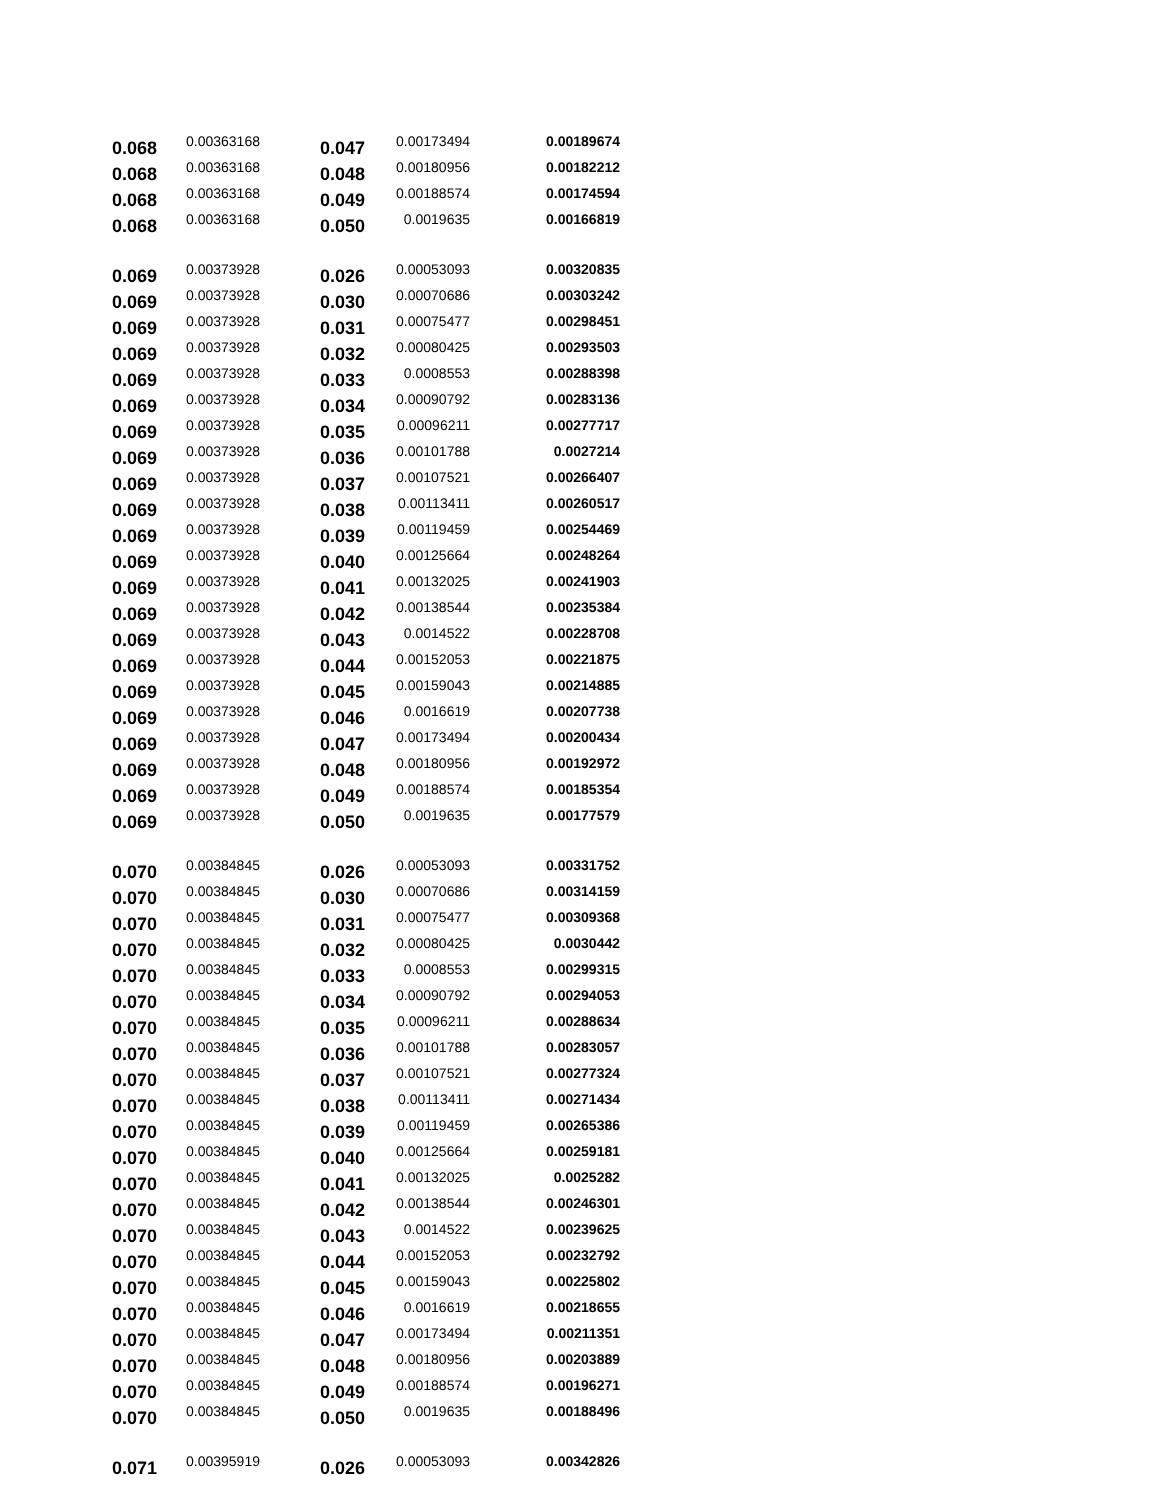| 0.068 | 0.00363168 | 0.047 | 0.00173494 | 0.00189674 |
| 0.068 | 0.00363168 | 0.048 | 0.00180956 | 0.00182212 |
| 0.068 | 0.00363168 | 0.049 | 0.00188574 | 0.00174594 |
| 0.068 | 0.00363168 | 0.050 | 0.0019635 | 0.00166819 |
| 0.069 | 0.00373928 | 0.026 | 0.00053093 | 0.00320835 |
| 0.069 | 0.00373928 | 0.030 | 0.00070686 | 0.00303242 |
| 0.069 | 0.00373928 | 0.031 | 0.00075477 | 0.00298451 |
| 0.069 | 0.00373928 | 0.032 | 0.00080425 | 0.00293503 |
| 0.069 | 0.00373928 | 0.033 | 0.0008553 | 0.00288398 |
| 0.069 | 0.00373928 | 0.034 | 0.00090792 | 0.00283136 |
| 0.069 | 0.00373928 | 0.035 | 0.00096211 | 0.00277717 |
| 0.069 | 0.00373928 | 0.036 | 0.00101788 | 0.0027214 |
| 0.069 | 0.00373928 | 0.037 | 0.00107521 | 0.00266407 |
| 0.069 | 0.00373928 | 0.038 | 0.00113411 | 0.00260517 |
| 0.069 | 0.00373928 | 0.039 | 0.00119459 | 0.00254469 |
| 0.069 | 0.00373928 | 0.040 | 0.00125664 | 0.00248264 |
| 0.069 | 0.00373928 | 0.041 | 0.00132025 | 0.00241903 |
| 0.069 | 0.00373928 | 0.042 | 0.00138544 | 0.00235384 |
| 0.069 | 0.00373928 | 0.043 | 0.0014522 | 0.00228708 |
| 0.069 | 0.00373928 | 0.044 | 0.00152053 | 0.00221875 |
| 0.069 | 0.00373928 | 0.045 | 0.00159043 | 0.00214885 |
| 0.069 | 0.00373928 | 0.046 | 0.0016619 | 0.00207738 |
| 0.069 | 0.00373928 | 0.047 | 0.00173494 | 0.00200434 |
| 0.069 | 0.00373928 | 0.048 | 0.00180956 | 0.00192972 |
| 0.069 | 0.00373928 | 0.049 | 0.00188574 | 0.00185354 |
| 0.069 | 0.00373928 | 0.050 | 0.0019635 | 0.00177579 |
| 0.070 | 0.00384845 | 0.026 | 0.00053093 | 0.00331752 |
| 0.070 | 0.00384845 | 0.030 | 0.00070686 | 0.00314159 |
| 0.070 | 0.00384845 | 0.031 | 0.00075477 | 0.00309368 |
| 0.070 | 0.00384845 | 0.032 | 0.00080425 | 0.0030442 |
| 0.070 | 0.00384845 | 0.033 | 0.0008553 | 0.00299315 |
| 0.070 | 0.00384845 | 0.034 | 0.00090792 | 0.00294053 |
| 0.070 | 0.00384845 | 0.035 | 0.00096211 | 0.00288634 |
| 0.070 | 0.00384845 | 0.036 | 0.00101788 | 0.00283057 |
| 0.070 | 0.00384845 | 0.037 | 0.00107521 | 0.00277324 |
| 0.070 | 0.00384845 | 0.038 | 0.00113411 | 0.00271434 |
| 0.070 | 0.00384845 | 0.039 | 0.00119459 | 0.00265386 |
| 0.070 | 0.00384845 | 0.040 | 0.00125664 | 0.00259181 |
| 0.070 | 0.00384845 | 0.041 | 0.00132025 | 0.0025282 |
| 0.070 | 0.00384845 | 0.042 | 0.00138544 | 0.00246301 |
| 0.070 | 0.00384845 | 0.043 | 0.0014522 | 0.00239625 |
| 0.070 | 0.00384845 | 0.044 | 0.00152053 | 0.00232792 |
| 0.070 | 0.00384845 | 0.045 | 0.00159043 | 0.00225802 |
| 0.070 | 0.00384845 | 0.046 | 0.0016619 | 0.00218655 |
| 0.070 | 0.00384845 | 0.047 | 0.00173494 | 0.00211351 |
| 0.070 | 0.00384845 | 0.048 | 0.00180956 | 0.00203889 |
| 0.070 | 0.00384845 | 0.049 | 0.00188574 | 0.00196271 |
| 0.070 | 0.00384845 | 0.050 | 0.0019635 | 0.00188496 |
| 0.071 | 0.00395919 | 0.026 | 0.00053093 | 0.00342826 |